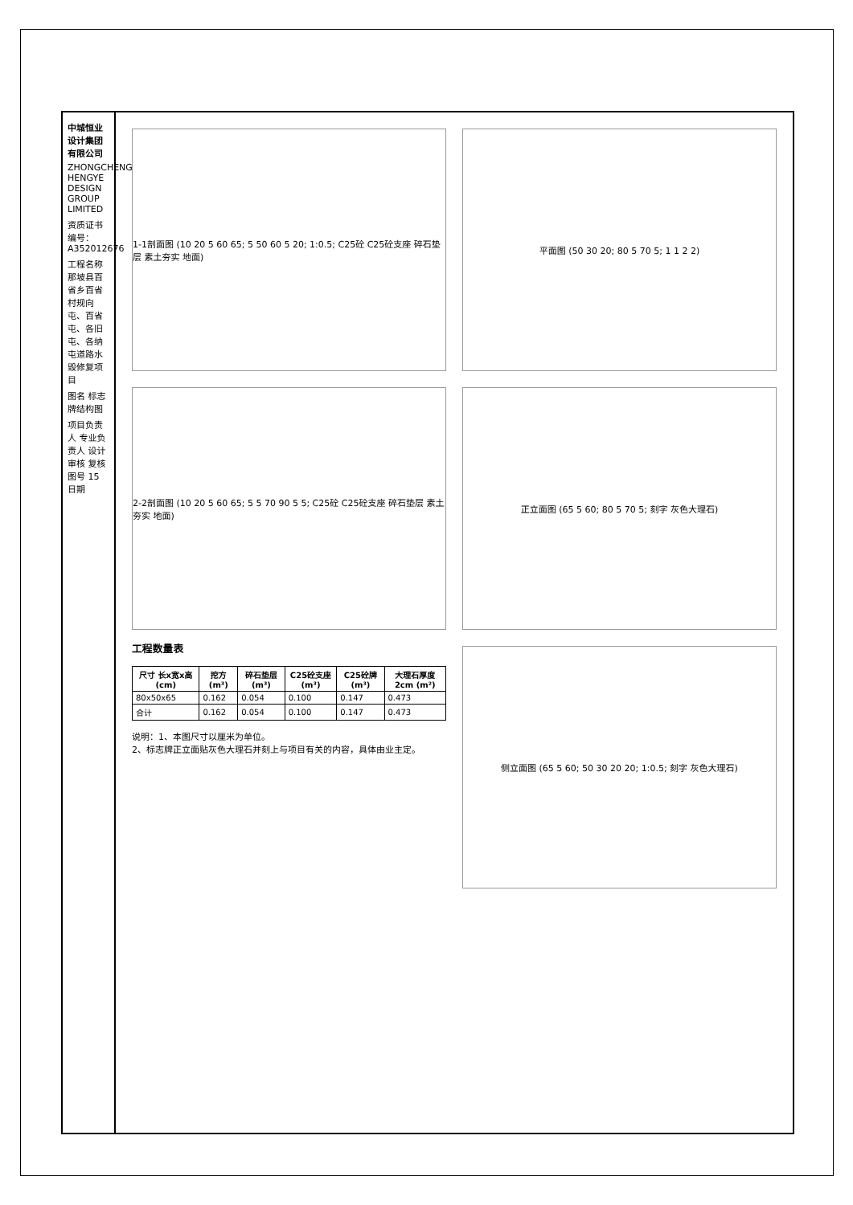中城恒业设计集团有限公司
ZHONGCHENG HENGYE DESIGN GROUP LIMITED
资质证书编号：A352012676
工程名称 那坡县百省乡百省村规向屯、百省屯、各旧屯、各纳屯道路水毁修复项目
图名 标志牌结构图
项目负责人 专业负责人 设计 审核 复核 图号 15 日期
1-1剖面图 (10 20 5 60 65; 5 50 60 5 20; 1:0.5; C25砼 C25砼支座 碎石垫层 素土夯实 地面)
2-2剖面图 (10 20 5 60 65; 5 5 70 90 5 5; C25砼 C25砼支座 碎石垫层 素土夯实 地面)
工程数量表
| 尺寸 长x宽x高 (cm) | 挖方 (m³) | 碎石垫层 (m³) | C25砼支座 (m³) | C25砼牌 (m³) | 大理石厚度2cm (m²) |
| --- | --- | --- | --- | --- | --- |
| 80x50x65 | 0.162 | 0.054 | 0.100 | 0.147 | 0.473 |
| 合计 | 0.162 | 0.054 | 0.100 | 0.147 | 0.473 |
说明：1、本图尺寸以厘米为单位。
2、标志牌正立面贴灰色大理石并刻上与项目有关的内容，具体由业主定。
平面图 (50 30 20; 80 5 70 5; 1 1 2 2)
正立面图 (65 5 60; 80 5 70 5; 刻字 灰色大理石)
侧立面图 (65 5 60; 50 30 20 20; 1:0.5; 刻字 灰色大理石)